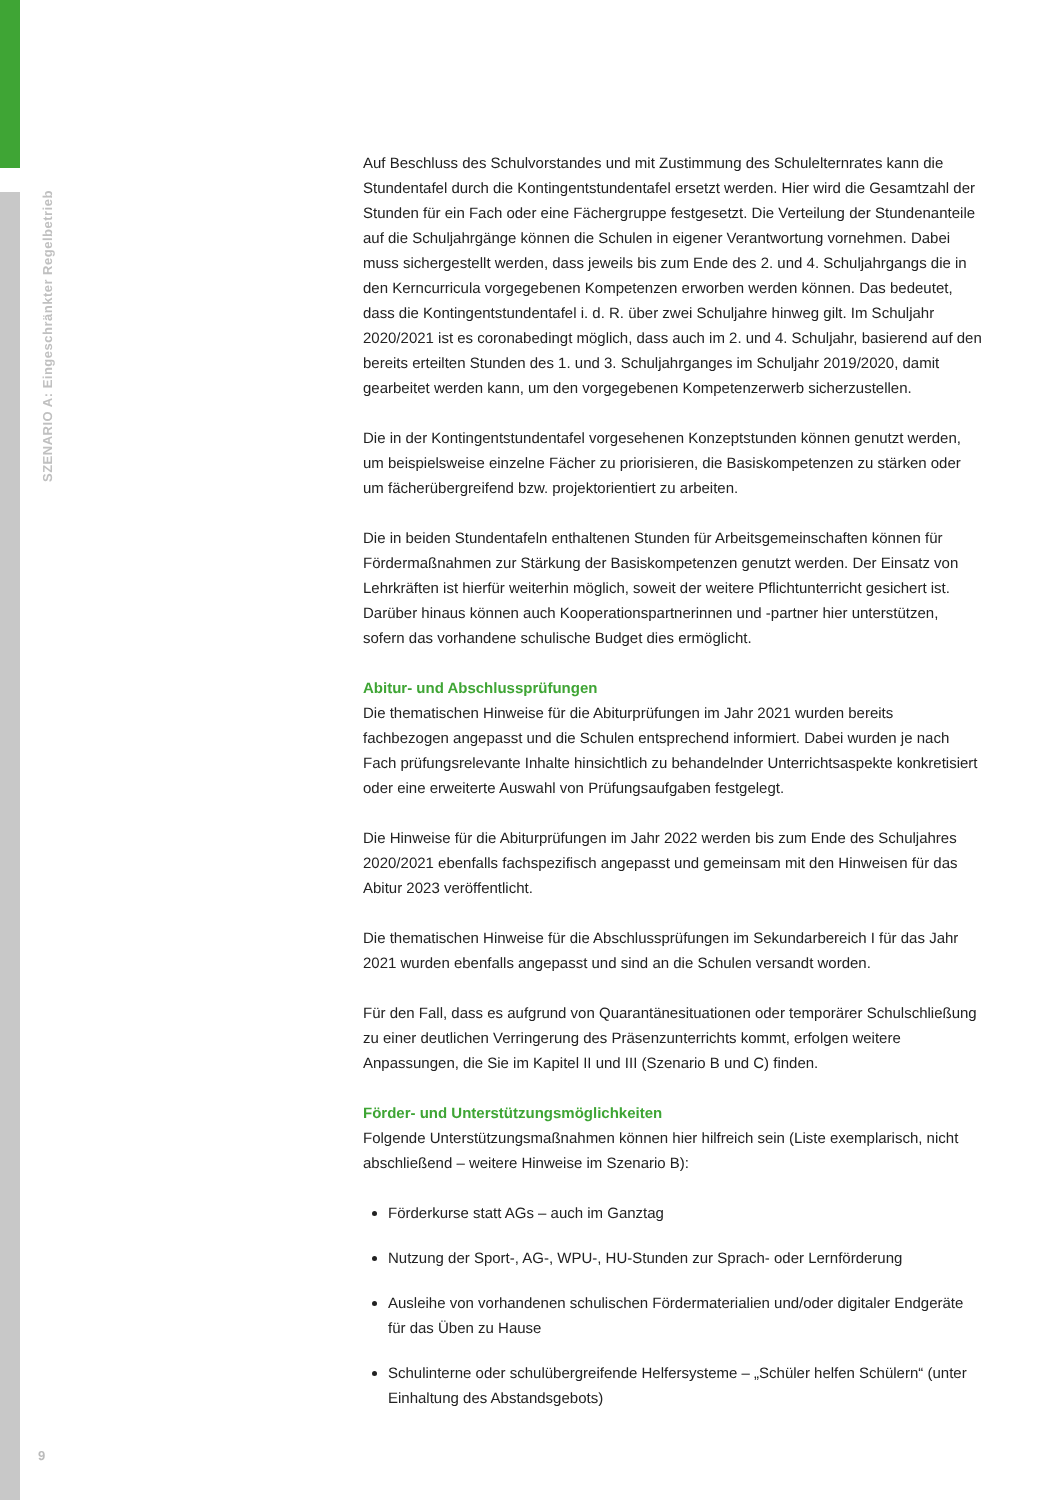SZENARIO A: Eingeschränkter Regelbetrieb
Auf Beschluss des Schulvorstandes und mit Zustimmung des Schulelternrates kann die Stundentafel durch die Kontingentstundentafel ersetzt werden. Hier wird die Gesamtzahl der Stunden für ein Fach oder eine Fächergruppe festgesetzt. Die Verteilung der Stundenanteile auf die Schuljahrgänge können die Schulen in eigener Verantwortung vornehmen. Dabei muss sichergestellt werden, dass jeweils bis zum Ende des 2. und 4. Schuljahrgangs die in den Kerncurricula vorgegebenen Kompetenzen erworben werden können. Das bedeutet, dass die Kontingentstundentafel i. d. R. über zwei Schuljahre hinweg gilt. Im Schuljahr 2020/2021 ist es coronabedingt möglich, dass auch im 2. und 4. Schuljahr, basierend auf den bereits erteilten Stunden des 1. und 3. Schuljahrganges im Schuljahr 2019/2020, damit gearbeitet werden kann, um den vorgegebenen Kompetenzerwerb sicherzustellen.
Die in der Kontingentstundentafel vorgesehenen Konzeptstunden können genutzt werden, um beispielsweise einzelne Fächer zu priorisieren, die Basiskompetenzen zu stärken oder um fächerübergreifend bzw. projektorientiert zu arbeiten.
Die in beiden Stundentafeln enthaltenen Stunden für Arbeitsgemeinschaften können für Fördermaßnahmen zur Stärkung der Basiskompetenzen genutzt werden. Der Einsatz von Lehrkräften ist hierfür weiterhin möglich, soweit der weitere Pflichtunterricht gesichert ist. Darüber hinaus können auch Kooperationspartnerinnen und -partner hier unterstützen, sofern das vorhandene schulische Budget dies ermöglicht.
Abitur- und Abschlussprüfungen
Die thematischen Hinweise für die Abiturprüfungen im Jahr 2021 wurden bereits fachbezogen angepasst und die Schulen entsprechend informiert. Dabei wurden je nach Fach prüfungsrelevante Inhalte hinsichtlich zu behandelnder Unterrichtsaspekte konkretisiert oder eine erweiterte Auswahl von Prüfungsaufgaben festgelegt.
Die Hinweise für die Abiturprüfungen im Jahr 2022 werden bis zum Ende des Schuljahres 2020/2021 ebenfalls fachspezifisch angepasst und gemeinsam mit den Hinweisen für das Abitur 2023 veröffentlicht.
Die thematischen Hinweise für die Abschlussprüfungen im Sekundarbereich I für das Jahr 2021 wurden ebenfalls angepasst und sind an die Schulen versandt worden.
Für den Fall, dass es aufgrund von Quarantänesituationen oder temporärer Schulschließung zu einer deutlichen Verringerung des Präsenzunterrichts kommt, erfolgen weitere Anpassungen, die Sie im Kapitel II und III (Szenario B und C) finden.
Förder- und Unterstützungsmöglichkeiten
Folgende Unterstützungsmaßnahmen können hier hilfreich sein (Liste exemplarisch, nicht abschließend – weitere Hinweise im Szenario B):
Förderkurse statt AGs – auch im Ganztag
Nutzung der Sport-, AG-, WPU-, HU-Stunden zur Sprach- oder Lernförderung
Ausleihe von vorhandenen schulischen Fördermaterialien und/oder digitaler Endgeräte für das Üben zu Hause
Schulinterne oder schulübergreifende Helfersysteme – „Schüler helfen Schülern“ (unter Einhaltung des Abstandsgebots)
9